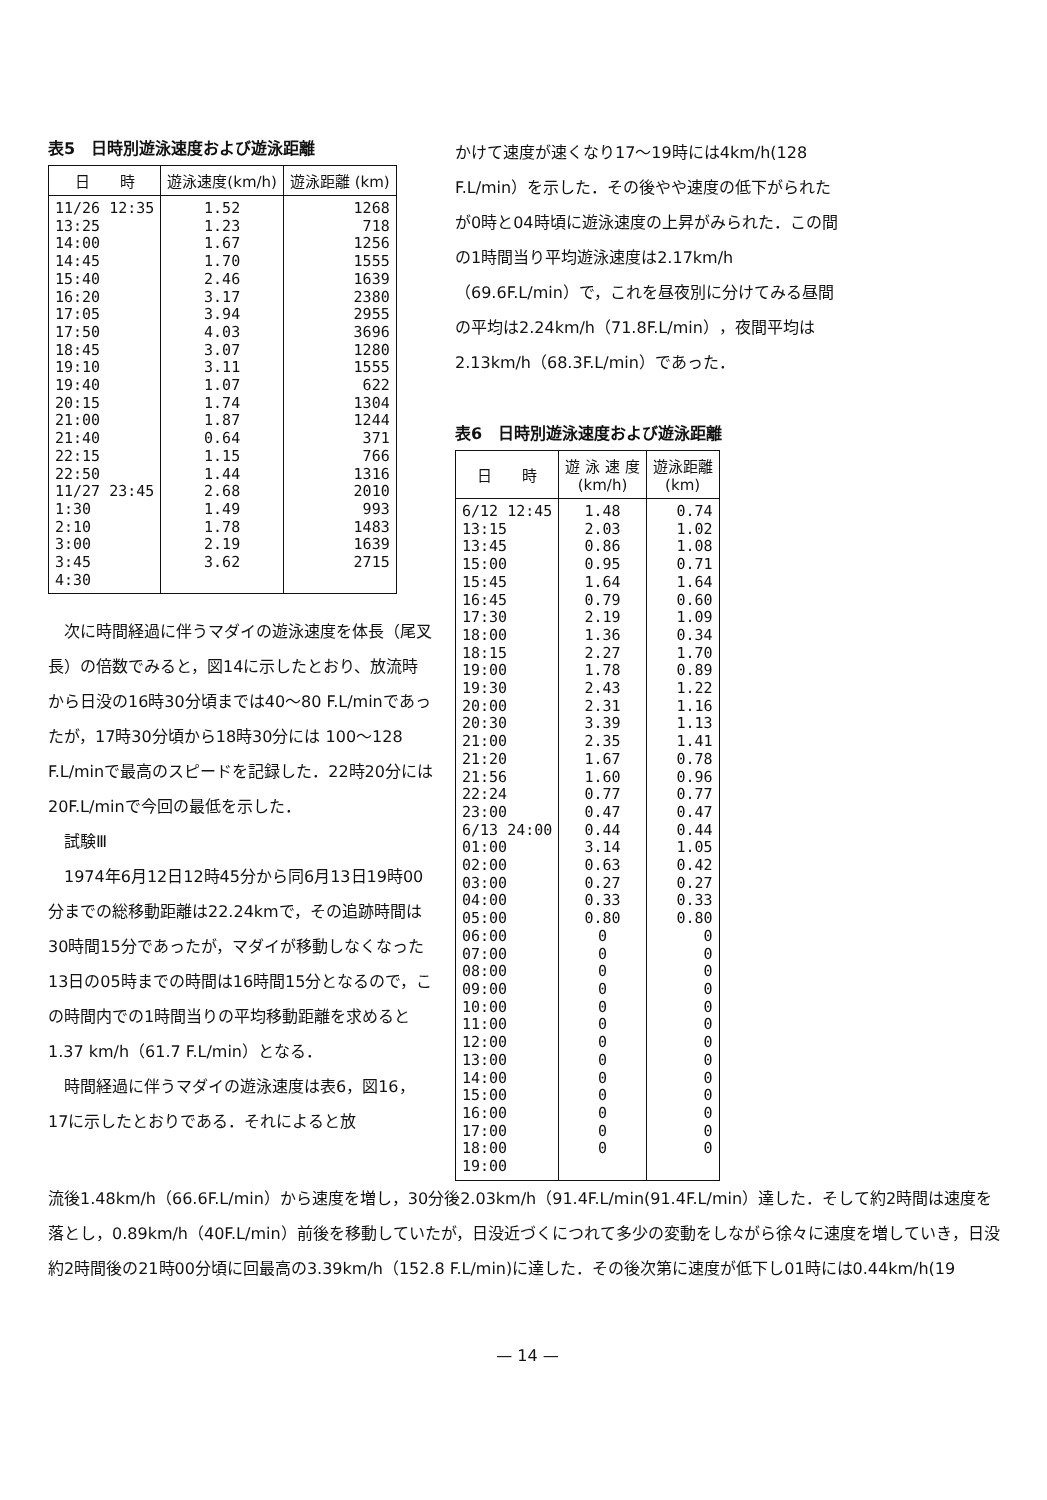表5　日時別遊泳速度および遊泳距離
| 日 時 | 遊泳速度(km/h) | 遊泳距離 (km) |
| --- | --- | --- |
| 11/26 12:35 13:25 14:00 14:45 15:40 16:20 17:05 17:50 18:45 19:10 19:40 20:15 21:00 21:40 22:15 22:50 11/27 23:45 1:30 2:10 3:00 3:45 4:30 | 1.52 1.23 1.67 1.70 2.46 3.17 3.94 4.03 3.07 3.11 1.07 1.74 1.87 0.64 1.15 1.44 2.68 1.49 1.78 2.19 3.62 | 1268 718 1256 1555 1639 2380 2955 3696 1280 1555 622 1304 1244 371 766 1316 2010 993 1483 1639 2715 |
　次に時間経過に伴うマダイの遊泳速度を体長（尾叉長）の倍数でみると，図14に示したとおり、放流時から日没の16時30分頃までは40～80 F.L/minであったが，17時30分頃から18時30分には 100～128 F.L/minで最高のスピードを記録した．22時20分には20F.L/minで今回の最低を示した．
　試験Ⅲ
　1974年6月12日12時45分から同6月13日19時00分までの総移動距離は22.24kmで，その追跡時間は30時間15分であったが，マダイが移動しなくなった13日の05時までの時間は16時間15分となるので，この時間内での1時間当りの平均移動距離を求めると1.37 km/h（61.7 F.L/min）となる．
　時間経過に伴うマダイの遊泳速度は表6，図16，17に示したとおりである．それによると放
かけて速度が速くなり17～19時には4km/h(128 F.L/min）を示した．その後やや速度の低下がられたが0時と04時頃に遊泳速度の上昇がみられた．この間の1時間当り平均遊泳速度は2.17km/h（69.6F.L/min）で，これを昼夜別に分けてみる昼間の平均は2.24km/h（71.8F.L/min），夜間平均は2.13km/h（68.3F.L/min）であった．
表6　日時別遊泳速度および遊泳距離
| 日 時 | 遊 泳 速 度 (km/h) | 遊泳距離 (km) |
| --- | --- | --- |
| 6/12 12:45 13:15 13:45 15:00 15:45 16:45 17:30 18:00 18:15 19:00 19:30 20:00 20:30 21:00 21:20 21:56 22:24 23:00 6/13 24:00 01:00 02:00 03:00 04:00 05:00 06:00 07:00 08:00 09:00 10:00 11:00 12:00 13:00 14:00 15:00 16:00 17:00 18:00 19:00 | 1.48 2.03 0.86 0.95 1.64 0.79 2.19 1.36 2.27 1.78 2.43 2.31 3.39 2.35 1.67 1.60 0.77 0.47 0.44 3.14 0.63 0.27 0.33 0.80 0 0 0 0 0 0 0 0 0 0 0 0 0 | 0.74 1.02 1.08 0.71 1.64 0.60 1.09 0.34 1.70 0.89 1.22 1.16 1.13 1.41 0.78 0.96 0.77 0.47 0.44 1.05 0.42 0.27 0.33 0.80 0 0 0 0 0 0 0 0 0 0 0 0 0 |
流後1.48km/h（66.6F.L/min）から速度を増し，30分後2.03km/h（91.4F.L/min(91.4F.L/min）達した．そして約2時間は速度を落とし，0.89km/h（40F.L/min）前後を移動していたが，日没近づくにつれて多少の変動をしながら徐々に速度を増していき，日没約2時間後の21時00分頃に回最高の3.39km/h（152.8 F.L/min)に達した．その後次第に速度が低下し01時には0.44km/h(19
— 14 —